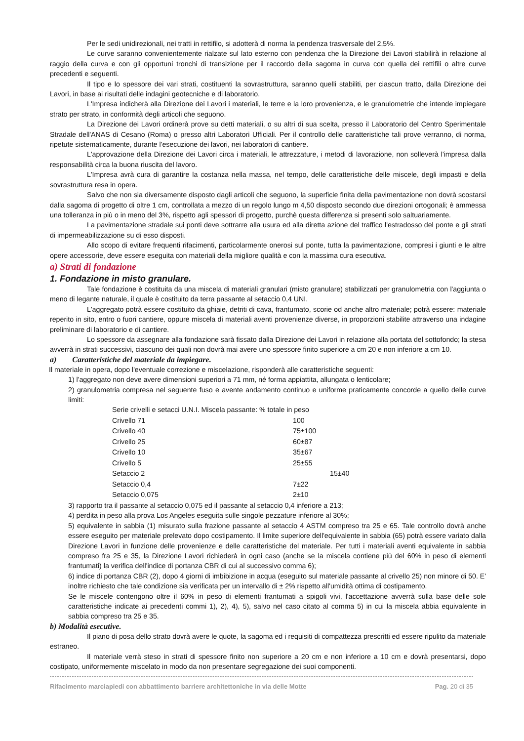Per le sedi unidirezionali, nei tratti in rettifilo, si adotterà di norma la pendenza trasversale del 2,5%.
Le curve saranno convenientemente rialzate sul lato esterno con pendenza che la Direzione dei Lavori stabilirà in relazione al raggio della curva e con gli opportuni tronchi di transizione per il raccordo della sagoma in curva con quella dei rettifili o altre curve precedenti e seguenti.
Il tipo e lo spessore dei vari strati, costituenti la sovrastruttura, saranno quelli stabiliti, per ciascun tratto, dalla Direzione dei Lavori, in base ai risultati delle indagini geotecniche e di laboratorio.
L'Impresa indicherà alla Direzione dei Lavori i materiali, le terre e la loro provenienza, e le granulometrie che intende impiegare strato per strato, in conformità degli articoli che seguono.
La Direzione dei Lavori ordinerà prove su detti materiali, o su altri di sua scelta, presso il Laboratorio del Centro Sperimentale Stradale dell'ANAS di Cesano (Roma) o presso altri Laboratori Ufficiali. Per il controllo delle caratteristiche tali prove verranno, di norma, ripetute sistematicamente, durante l'esecuzione dei lavori, nei laboratori di cantiere.
L'approvazione della Direzione dei Lavori circa i materiali, le attrezzature, i metodi di lavorazione, non solleverà l'impresa dalla responsabilità circa la buona riuscita del lavoro.
L'Impresa avrà cura di garantire la costanza nella massa, nel tempo, delle caratteristiche delle miscele, degli impasti e della sovrastruttura resa in opera.
Salvo che non sia diversamente disposto dagli articoli che seguono, la superficie finita della pavimentazione non dovrà scostarsi dalla sagoma di progetto di oltre 1 cm, controllata a mezzo di un regolo lungo m 4,50 disposto secondo due direzioni ortogonali; è ammessa una tolleranza in più o in meno del 3%, rispetto agli spessori di progetto, purchè questa differenza si presenti solo saltuariamente.
La pavimentazione stradale sui ponti deve sottrarre alla usura ed alla diretta azione del traffico l'estradosso del ponte e gli strati di impermeabilizzazione su di esso disposti.
Allo scopo di evitare frequenti rifacimenti, particolarmente onerosi sul ponte, tutta la pavimentazione, compresi i giunti e le altre opere accessorie, deve essere eseguita con materiali della migliore qualità e con la massima cura esecutiva.
a) Strati di fondazione
1. Fondazione in misto granulare.
Tale fondazione è costituita da una miscela di materiali granulari (misto granulare) stabilizzati per granulometria con l'aggiunta o meno di legante naturale, il quale è costituito da terra passante al setaccio 0,4 UNI.
L'aggregato potrà essere costituito da ghiaie, detriti di cava, frantumato, scorie od anche altro materiale; potrà essere: materiale reperito in sito, entro o fuori cantiere, oppure miscela di materiali aventi provenienze diverse, in proporzioni stabilite attraverso una indagine preliminare di laboratorio e di cantiere.
Lo spessore da assegnare alla fondazione sarà fissato dalla Direzione dei Lavori in relazione alla portata del sottofondo; la stesa avverrà in strati successivi, ciascuno dei quali non dovrà mai avere uno spessore finito superiore a cm 20 e non inferiore a cm 10.
a) Caratteristiche del materiale da impiegare.
Il materiale in opera, dopo l'eventuale correzione e miscelazione, risponderà alle caratteristiche seguenti:
1) l'aggregato non deve avere dimensioni superiori a 71 mm, né forma appiattita, allungata o lenticolare;
2) granulometria compresa nel seguente fuso e avente andamento continuo e uniforme praticamente concorde a quello delle curve limiti:
| Serie crivelli e setacci U.N.I. Miscela passante: % totale in peso | |
| Crivello 71 | 100 |
| Crivello 40 | 75±100 |
| Crivello 25 | 60±87 |
| Crivello 10 | 35±67 |
| Crivello 5 | 25±55 |
| Setaccio 2 | 15±40 |
| Setaccio 0,4 | 7±22 |
| Setaccio 0,075 | 2±10 |
3) rapporto tra il passante al setaccio 0,075 ed il passante al setaccio 0,4 inferiore a 213;
4) perdita in peso alla prova Los Angeles eseguita sulle singole pezzature inferiore al 30%;
5) equivalente in sabbia (1) misurato sulla frazione passante al setaccio 4 ASTM compreso tra 25 e 65. Tale controllo dovrà anche essere eseguito per materiale prelevato dopo costipamento. Il limite superiore dell'equivalente in sabbia (65) potrà essere variato dalla Direzione Lavori in funzione delle provenienze e delle caratteristiche del materiale. Per tutti i materiali aventi equivalente in sabbia compreso fra 25 e 35, la Direzione Lavori richiederà in ogni caso (anche se la miscela contiene più del 60% in peso di elementi frantumati) la verifica dell'indice di portanza CBR di cui al successivo comma 6);
6) indice di portanza CBR (2), dopo 4 giorni di imbibizione in acqua (eseguito sul materiale passante al crivello 25) non minore di 50. E' inoltre richiesto che tale condizione sia verificata per un intervallo di ± 2% rispetto all'umidità ottima di costipamento.
Se le miscele contengono oltre il 60% in peso di elementi frantumati a spigoli vivi, l'accettazione avverrà sulla base delle sole caratteristiche indicate ai precedenti commi 1), 2), 4), 5), salvo nel caso citato al comma 5) in cui la miscela abbia equivalente in sabbia compreso tra 25 e 35.
b) Modalità esecutive.
Il piano di posa dello strato dovrà avere le quote, la sagoma ed i requisiti di compattezza prescritti ed essere ripulito da materiale estraneo.
Il materiale verrà steso in strati di spessore finito non superiore a 20 cm e non inferiore a 10 cm e dovrà presentarsi, dopo costipato, uniformemente miscelato in modo da non presentare segregazione dei suoi componenti.
Rifacimento marciapiedi con abbattimento barriere architettoniche in via delle Motte Pag. 20 di 35